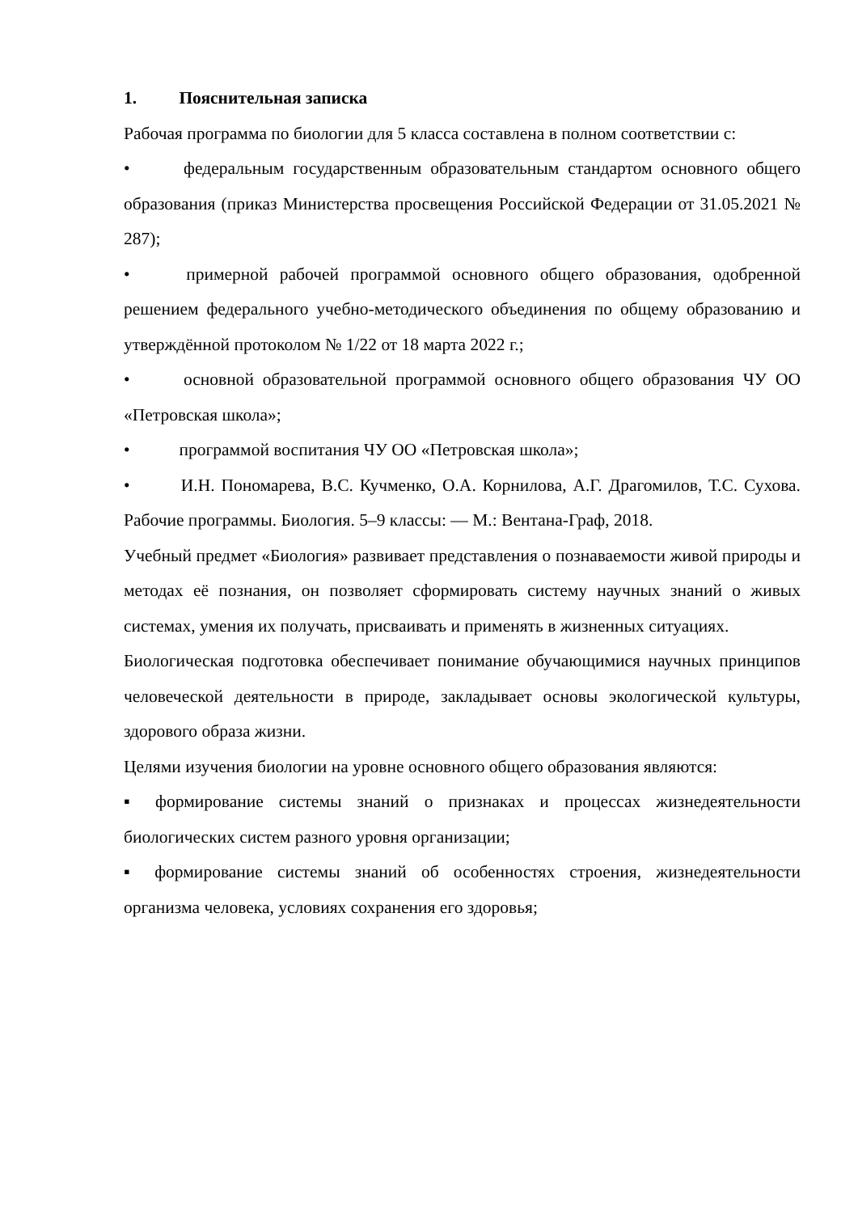1. Пояснительная записка
Рабочая программа по биологии для 5 класса составлена в полном соответствии с:
• федеральным государственным образовательным стандартом основного общего образования (приказ Министерства просвещения Российской Федерации от 31.05.2021 № 287);
• примерной рабочей программой основного общего образования, одобренной решением федерального учебно-методического объединения по общему образованию и утверждённой протоколом № 1/22 от 18 марта 2022 г.;
• основной образовательной программой основного общего образования ЧУ ОО «Петровская школа»;
• программой воспитания ЧУ ОО «Петровская школа»;
• И.Н. Пономарева, В.С. Кучменко, О.А. Корнилова, А.Г. Драгомилов, Т.С. Сухова. Рабочие программы. Биология. 5–9 классы: — М.: Вентана-Граф, 2018.
Учебный предмет «Биология» развивает представления о познаваемости живой природы и методах её познания, он позволяет сформировать систему научных знаний о живых системах, умения их получать, присваивать и применять в жизненных ситуациях.
Биологическая подготовка обеспечивает понимание обучающимися научных принципов человеческой деятельности в природе, закладывает основы экологической культуры, здорового образа жизни.
Целями изучения биологии на уровне основного общего образования являются:
▪ формирование системы знаний о признаках и процессах жизнедеятельности биологических систем разного уровня организации;
▪ формирование системы знаний об особенностях строения, жизнедеятельности организма человека, условиях сохранения его здоровья;